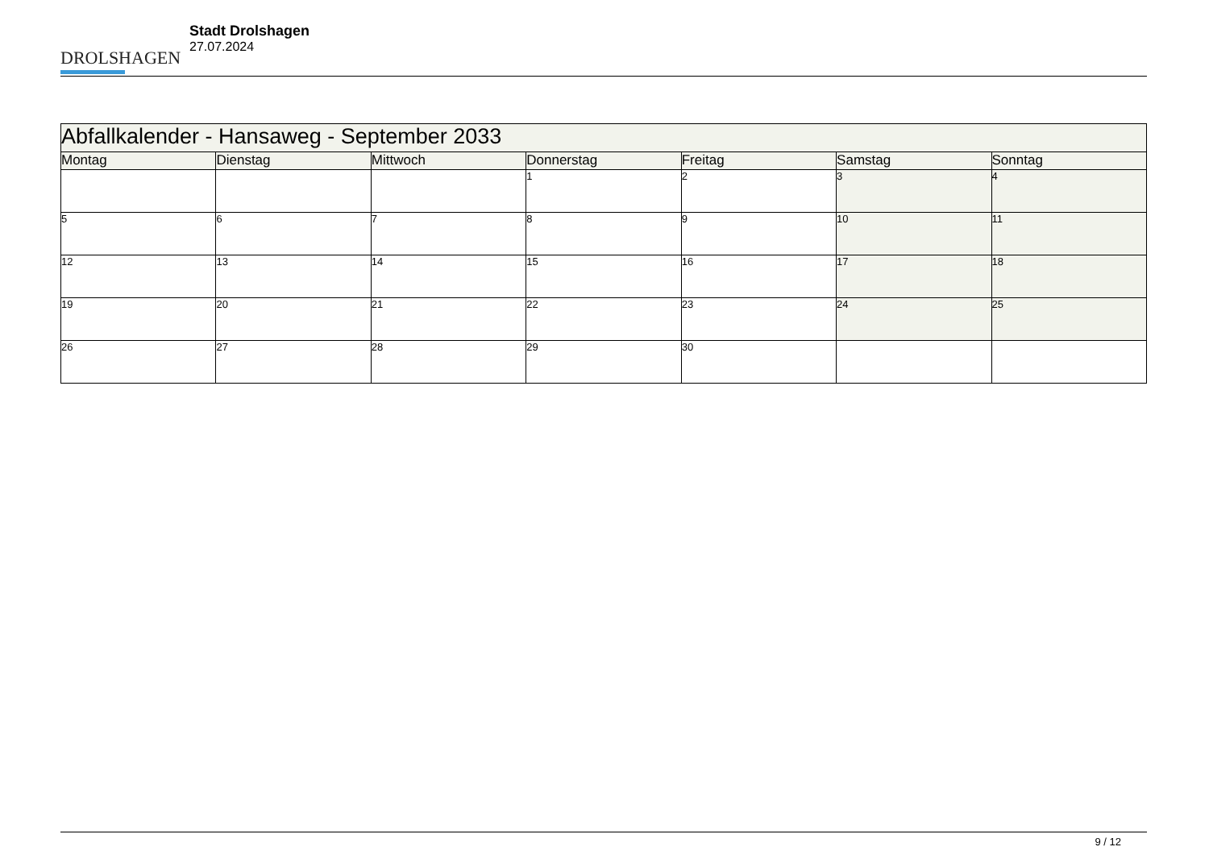DROLSHAGEN
Stadt Drolshagen
27.07.2024
| Abfallkalender - Hansaweg - September 2033 | | | | | | |
| --- | --- | --- | --- | --- | --- | --- |
| Montag | Dienstag | Mittwoch | Donnerstag | Freitag | Samstag | Sonntag |
| | | | 1 | 2 | 3 | 4 |
| 5 | 6 | 7 | 8 | 9 | 10 | 11 |
| 12 | 13 | 14 | 15 | 16 | 17 | 18 |
| 19 | 20 | 21 | 22 | 23 | 24 | 25 |
| 26 | 27 | 28 | 29 | 30 | | |
9 / 12